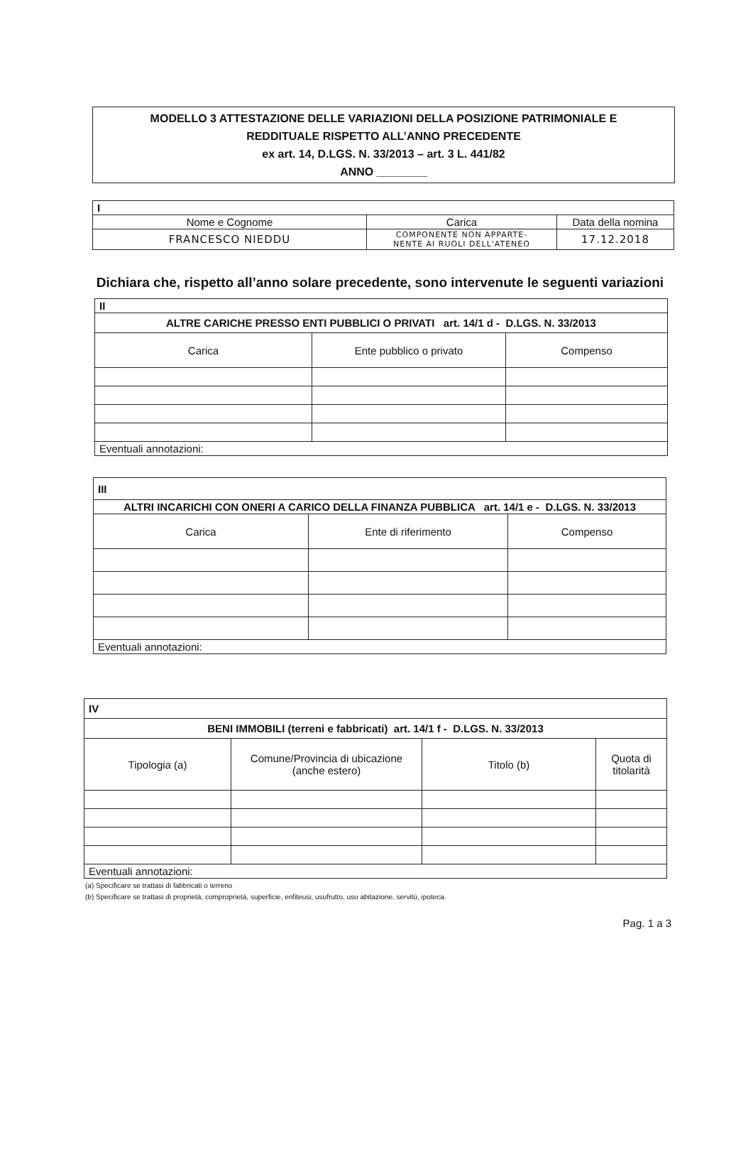MODELLO 3 ATTESTAZIONE DELLE VARIAZIONI DELLA POSIZIONE PATRIMONIALE E
REDDITUALE RISPETTO ALL’ANNO PRECEDENTE
ex art. 14, D.LGS. N. 33/2013 – art. 3 L. 441/82
ANNO ________
| I | | |
| Nome e Cognome | Carica | Data della nomina |
| FRANCESCO NIEDDU | COMPONENTE NON APPARTE- NENTE AI RUOLI DELL'ATENEO | 17.12.2018 |
Dichiara che, rispetto all’anno solare precedente, sono intervenute le seguenti variazioni
| II | | |
| ALTRE CARICHE PRESSO ENTI PUBBLICI O PRIVATI art. 14/1 d - D.LGS. N. 33/2013 | | |
| Carica | Ente pubblico o privato | Compenso |
| Eventuali annotazioni: | | |
| III | | |
| ALTRI INCARICHI CON ONERI A CARICO DELLA FINANZA PUBBLICA art. 14/1 e - D.LGS. N. 33/2013 | | |
| Carica | Ente di riferimento | Compenso |
| Eventuali annotazioni: | | |
| IV | | | |
| BENI IMMOBILI (terreni e fabbricati) art. 14/1 f - D.LGS. N. 33/2013 | | | |
| Tipologia (a) | Comune/Provincia di ubicazione (anche estero) | Titolo (b) | Quota di titolarità |
| Eventuali annotazioni: | | | |
(a) Specificare se trattasi di fabbricati o terreno
(b) Specificare se trattasi di proprietà, comproprietà, superficie, enfiteusi, usufrutto, uso abitazione, servitù, ipoteca.
Pag. 1 a 3